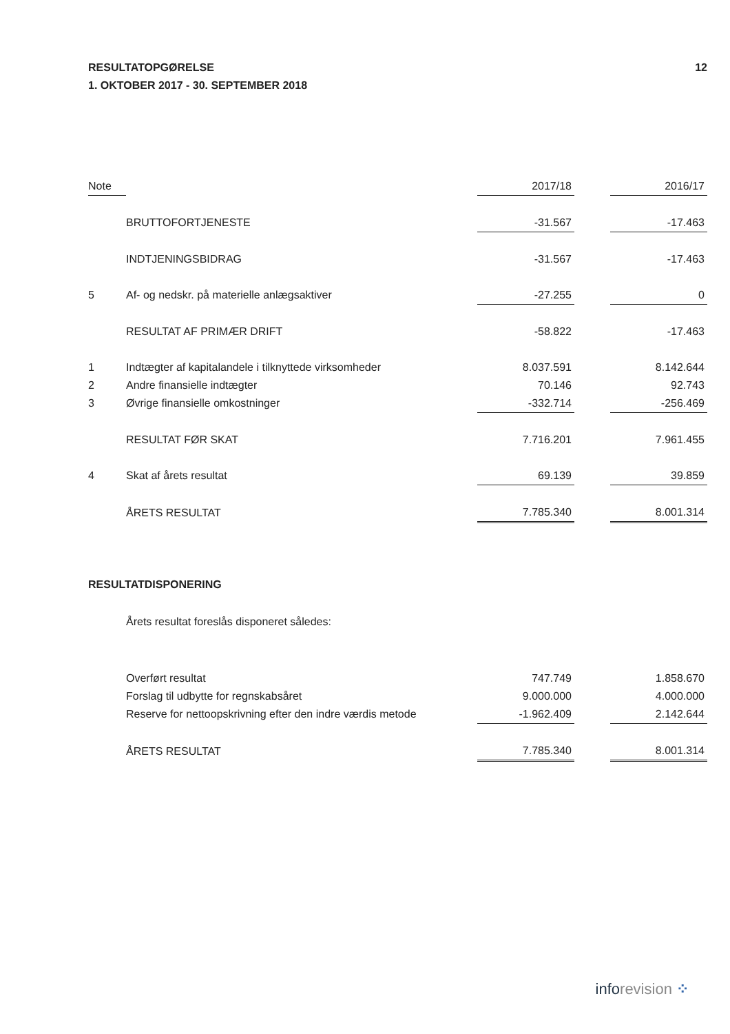RESULTATOPGØRELSE
1. OKTOBER 2017 - 30. SEPTEMBER 2018
12
| Note | | 2017/18 | | 2016/17 |
| --- | --- | --- | --- | --- |
| | BRUTTOFORTJENESTE | -31.567 | | -17.463 |
| | INDTJENINGSBIDRAG | -31.567 | | -17.463 |
| 5 | Af- og nedskr. på materielle anlægsaktiver | -27.255 | | 0 |
| | RESULTAT AF PRIMÆR DRIFT | -58.822 | | -17.463 |
| 1 | Indtægter af kapitalandele i tilknyttede virksomheder | 8.037.591 | | 8.142.644 |
| 2 | Andre finansielle indtægter | 70.146 | | 92.743 |
| 3 | Øvrige finansielle omkostninger | -332.714 | | -256.469 |
| | RESULTAT FØR SKAT | 7.716.201 | | 7.961.455 |
| 4 | Skat af årets resultat | 69.139 | | 39.859 |
| | ÅRETS RESULTAT | 7.785.340 | | 8.001.314 |
RESULTATDISPONERING
Årets resultat foreslås disponeret således:
| | Overført resultat | 747.749 | | 1.858.670 |
| | Forslag til udbytte for regnskabsåret | 9.000.000 | | 4.000.000 |
| | Reserve for nettoopskrivning efter den indre værdis metode | -1.962.409 | | 2.142.644 |
| | ÅRETS RESULTAT | 7.785.340 | | 8.001.314 |
inforevision ⁘